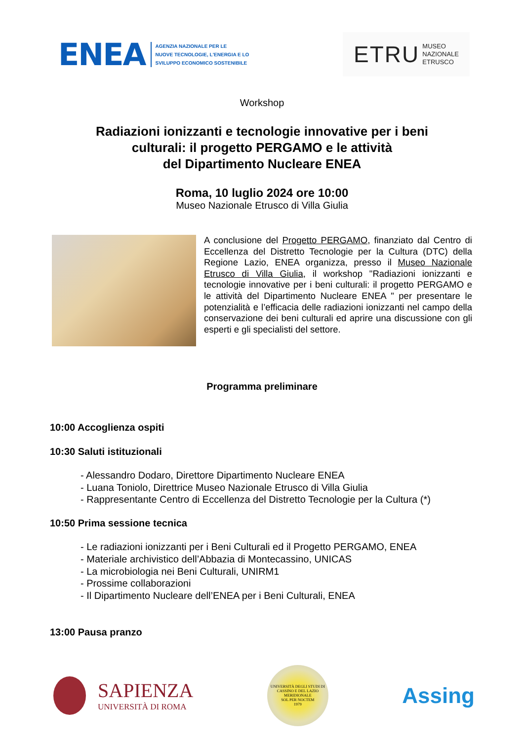ENEA
AGENZIA NAZIONALE PER LE
NUOVE TECNOLOGIE, L'ENERGIA E LO
SVILUPPO ECONOMICO SOSTENIBILE
ETRU MUSEO
NAZIONALE
ETRUSCO
Workshop
Radiazioni ionizzanti e tecnologie innovative per i beni
culturali: il progetto PERGAMO e le attività
del Dipartimento Nucleare ENEA
Roma, 10 luglio 2024 ore 10:00
Museo Nazionale Etrusco di Villa Giulia
A conclusione del Progetto PERGAMO, finanziato dal Centro di Eccellenza del Distretto Tecnologie per la Cultura (DTC) della Regione Lazio, ENEA organizza, presso il Museo Nazionale Etrusco di Villa Giulia, il workshop "Radiazioni ionizzanti e tecnologie innovative per i beni culturali: il progetto PERGAMO e le attività del Dipartimento Nucleare ENEA " per presentare le potenzialità e l’efficacia delle radiazioni ionizzanti nel campo della conservazione dei beni culturali ed aprire una discussione con gli esperti e gli specialisti del settore.
Programma preliminare
10:00 Accoglienza ospiti
10:30 Saluti istituzionali
- Alessandro Dodaro, Direttore Dipartimento Nucleare ENEA
- Luana Toniolo, Direttrice Museo Nazionale Etrusco di Villa Giulia
- Rappresentante Centro di Eccellenza del Distretto Tecnologie per la Cultura (*)
10:50 Prima sessione tecnica
- Le radiazioni ionizzanti per i Beni Culturali ed il Progetto PERGAMO, ENEA
- Materiale archivistico dell’Abbazia di Montecassino, UNICAS
- La microbiologia nei Beni Culturali, UNIRM1
- Prossime collaborazioni
- Il Dipartimento Nucleare dell’ENEA per i Beni Culturali, ENEA
13:00 Pausa pranzo
SAPIENZA
UNIVERSITÀ DI ROMA
UNIVERSITÀ DEGLI STUDI DI CASSINO E DEL LAZIO MERIDIONALE
SOL PER NOCTEM
1979
Assing